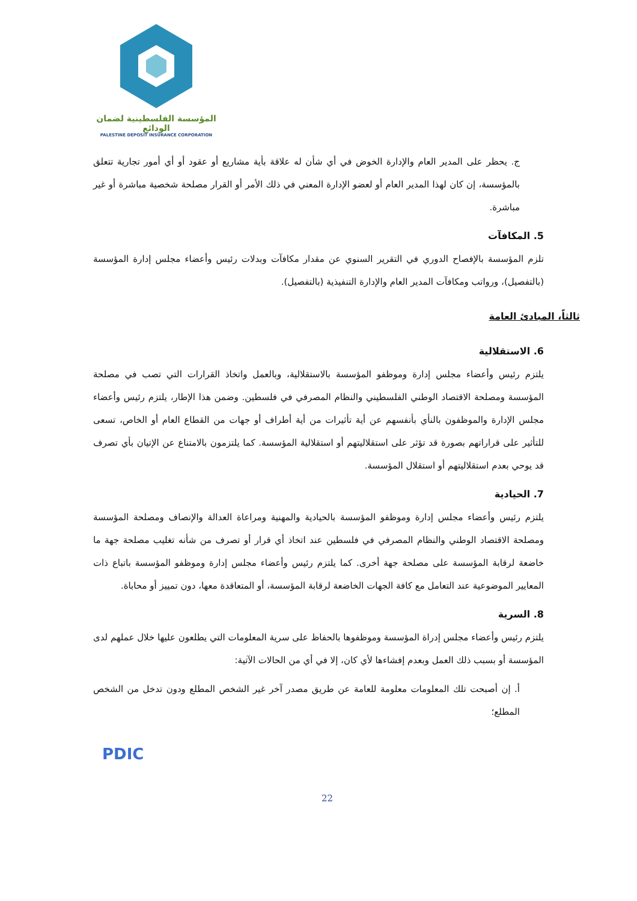المؤسسة الفلسطينية لضمان الودائع
PALESTINE DEPOSIT INSURANCE CORPORATION
ج. يحظر على المدير العام والإدارة الخوض في أي شأن له علاقة بأية مشاريع أو عقود أو أي أمور تجارية تتعلق بالمؤسسة، إن كان لهذا المدير العام أو لعضو الإدارة المعني في ذلك الأمر أو القرار مصلحة شخصية مباشرة أو غير مباشرة.
5. المكافآت
تلزم المؤسسة بالإفصاح الدوري في التقرير السنوي عن مقدار مكافآت وبدلات رئيس وأعضاء مجلس إدارة المؤسسة (بالتفصيل)، ورواتب ومكافآت المدير العام والإدارة التنفيذية (بالتفصيل).
ثالثاً، المبادئ العامة
6. الاستقلالية
يلتزم رئيس وأعضاء مجلس إدارة وموظفو المؤسسة بالاستقلالية، وبالعمل واتخاذ القرارات التي تصب في مصلحة المؤسسة ومصلحة الاقتصاد الوطني الفلسطيني والنظام المصرفي في فلسطين. وضمن هذا الإطار، يلتزم رئيس وأعضاء مجلس الإدارة والموظفون بالنأي بأنفسهم عن أية تأثيرات من أية أطراف أو جهات من القطاع العام أو الخاص، تسعى للتأثير على قراراتهم بصورة قد تؤثر على استقلاليتهم أو استقلالية المؤسسة. كما يلتزمون بالامتناع عن الإتيان بأي تصرف قد يوحي بعدم استقلاليتهم أو استقلال المؤسسة.
7. الحيادية
يلتزم رئيس وأعضاء مجلس إدارة وموظفو المؤسسة بالحيادية والمهنية ومراعاة العدالة والإنصاف ومصلحة المؤسسة ومصلحة الاقتصاد الوطني والنظام المصرفي في فلسطين عند اتخاذ أي قرار أو تصرف من شأنه تغليب مصلحة جهة ما خاضعة لرقابة المؤسسة على مصلحة جهة أخرى. كما يلتزم رئيس وأعضاء مجلس إدارة وموظفو المؤسسة باتباع ذات المعايير الموضوعية عند التعامل مع كافة الجهات الخاضعة لرقابة المؤسسة، أو المتعاقدة معها، دون تمييز أو محاباة.
8. السرية
يلتزم رئيس وأعضاء مجلس إدراة المؤسسة وموظفوها بالحفاظ على سرية المعلومات التي يطلعون عليها خلال عملهم لدى المؤسسة أو بسبب ذلك العمل وبعدم إفشاءها لأي كان، إلا في أي من الحالات الآتية:
أ. إن أصبحت تلك المعلومات معلومة للعامة عن طريق مصدر آخر غير الشخص المطلع ودون تدخل من الشخص المطلع؛
PDIC
22